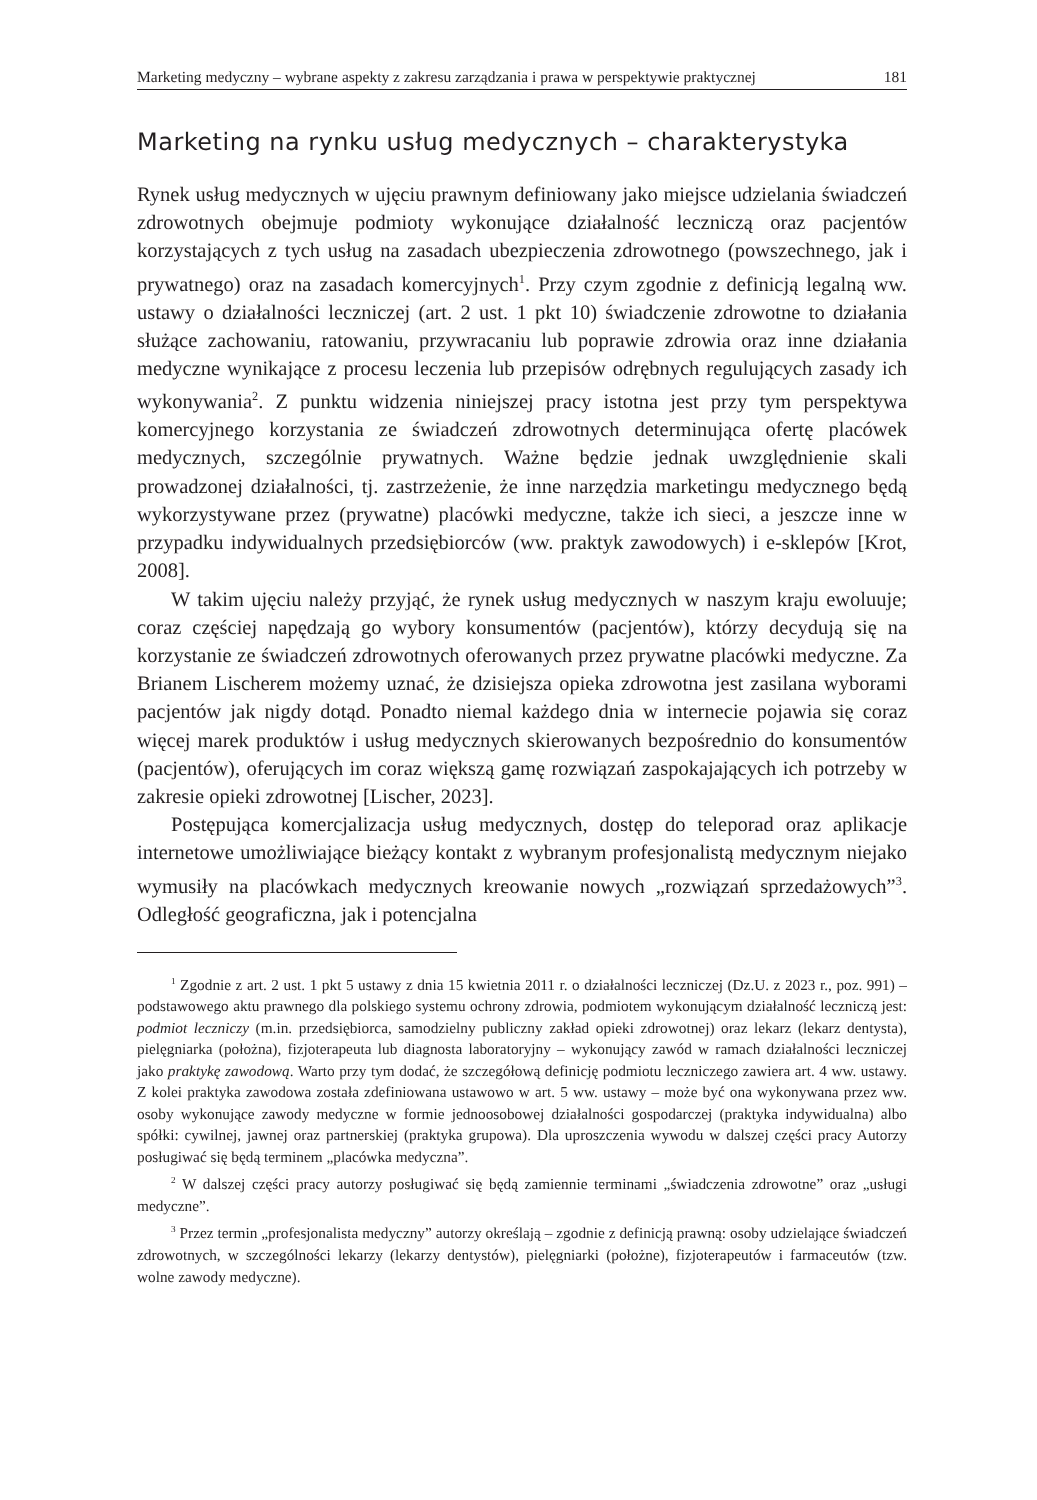Marketing medyczny – wybrane aspekty z zakresu zarządzania i prawa w perspektywie praktycznej 181
Marketing na rynku usług medycznych – charakterystyka
Rynek usług medycznych w ujęciu prawnym definiowany jako miejsce udzielania świadczeń zdrowotnych obejmuje podmioty wykonujące działalność leczniczą oraz pacjentów korzystających z tych usług na zasadach ubezpieczenia zdrowotnego (powszechnego, jak i prywatnego) oraz na zasadach komercyjnych<sup>1</sup>. Przy czym zgodnie z definicją legalną ww. ustawy o działalności leczniczej (art. 2 ust. 1 pkt 10) świadczenie zdrowotne to działania służące zachowaniu, ratowaniu, przywracaniu lub poprawie zdrowia oraz inne działania medyczne wynikające z procesu leczenia lub przepisów odrębnych regulujących zasady ich wykonywania<sup>2</sup>. Z punktu widzenia niniejszej pracy istotna jest przy tym perspektywa komercyjnego korzystania ze świadczeń zdrowotnych determinująca ofertę placówek medycznych, szczególnie prywatnych. Ważne będzie jednak uwzględnienie skali prowadzonej działalności, tj. zastrzeżenie, że inne narzędzia marketingu medycznego będą wykorzystywane przez (prywatne) placówki medyczne, także ich sieci, a jeszcze inne w przypadku indywidualnych przedsiębiorców (ww. praktyk zawodowych) i e-sklepów [Krot, 2008].
W takim ujęciu należy przyjąć, że rynek usług medycznych w naszym kraju ewoluuje; coraz częściej napędzają go wybory konsumentów (pacjentów), którzy decydują się na korzystanie ze świadczeń zdrowotnych oferowanych przez prywatne placówki medyczne. Za Brianem Lischerem możemy uznać, że dzisiejsza opieka zdrowotna jest zasilana wyborami pacjentów jak nigdy dotąd. Ponadto niemal każdego dnia w internecie pojawia się coraz więcej marek produktów i usług medycznych skierowanych bezpośrednio do konsumentów (pacjentów), oferujących im coraz większą gamę rozwiązań zaspokajających ich potrzeby w zakresie opieki zdrowotnej [Lischer, 2023].
Postępująca komercjalizacja usług medycznych, dostęp do teleporad oraz aplikacje internetowe umożliwiające bieżący kontakt z wybranym profesjonalistą medycznym niejako wymusiły na placówkach medycznych kreowanie nowych „rozwiązań sprzedażowych”<sup>3</sup>. Odległość geograficzna, jak i potencjalna
<sup>1</sup> Zgodnie z art. 2 ust. 1 pkt 5 ustawy z dnia 15 kwietnia 2011 r. o działalności leczniczej (Dz.U. z 2023 r., poz. 991) – podstawowego aktu prawnego dla polskiego systemu ochrony zdrowia, podmiotem wykonującym działalność leczniczą jest: podmiot leczniczy (m.in. przedsiębiorca, samodzielny publiczny zakład opieki zdrowotnej) oraz lekarz (lekarz dentysta), pielęgniarka (położna), fizjoterapeuta lub diagnosta laboratoryjny – wykonujący zawód w ramach działalności leczniczej jako praktykę zawodową. Warto przy tym dodać, że szczegółową definicję podmiotu leczniczego zawiera art. 4 ww. ustawy. Z kolei praktyka zawodowa została zdefiniowana ustawowo w art. 5 ww. ustawy – może być ona wykonywana przez ww. osoby wykonujące zawody medyczne w formie jednoosobowej działalności gospodarczej (praktyka indywidualna) albo spółki: cywilnej, jawnej oraz partnerskiej (praktyka grupowa). Dla uproszczenia wywodu w dalszej części pracy Autorzy posługiwać się będą terminem „placówka medyczna”.
<sup>2</sup> W dalszej części pracy autorzy posługiwać się będą zamiennie terminami „świadczenia zdrowotne” oraz „usługi medyczne”.
<sup>3</sup> Przez termin „profesjonalista medyczny” autorzy określają – zgodnie z definicją prawną: osoby udzielające świadczeń zdrowotnych, w szczególności lekarzy (lekarzy dentystów), pielęgniarki (położne), fizjoterapeutów i farmaceutów (tzw. wolne zawody medyczne).